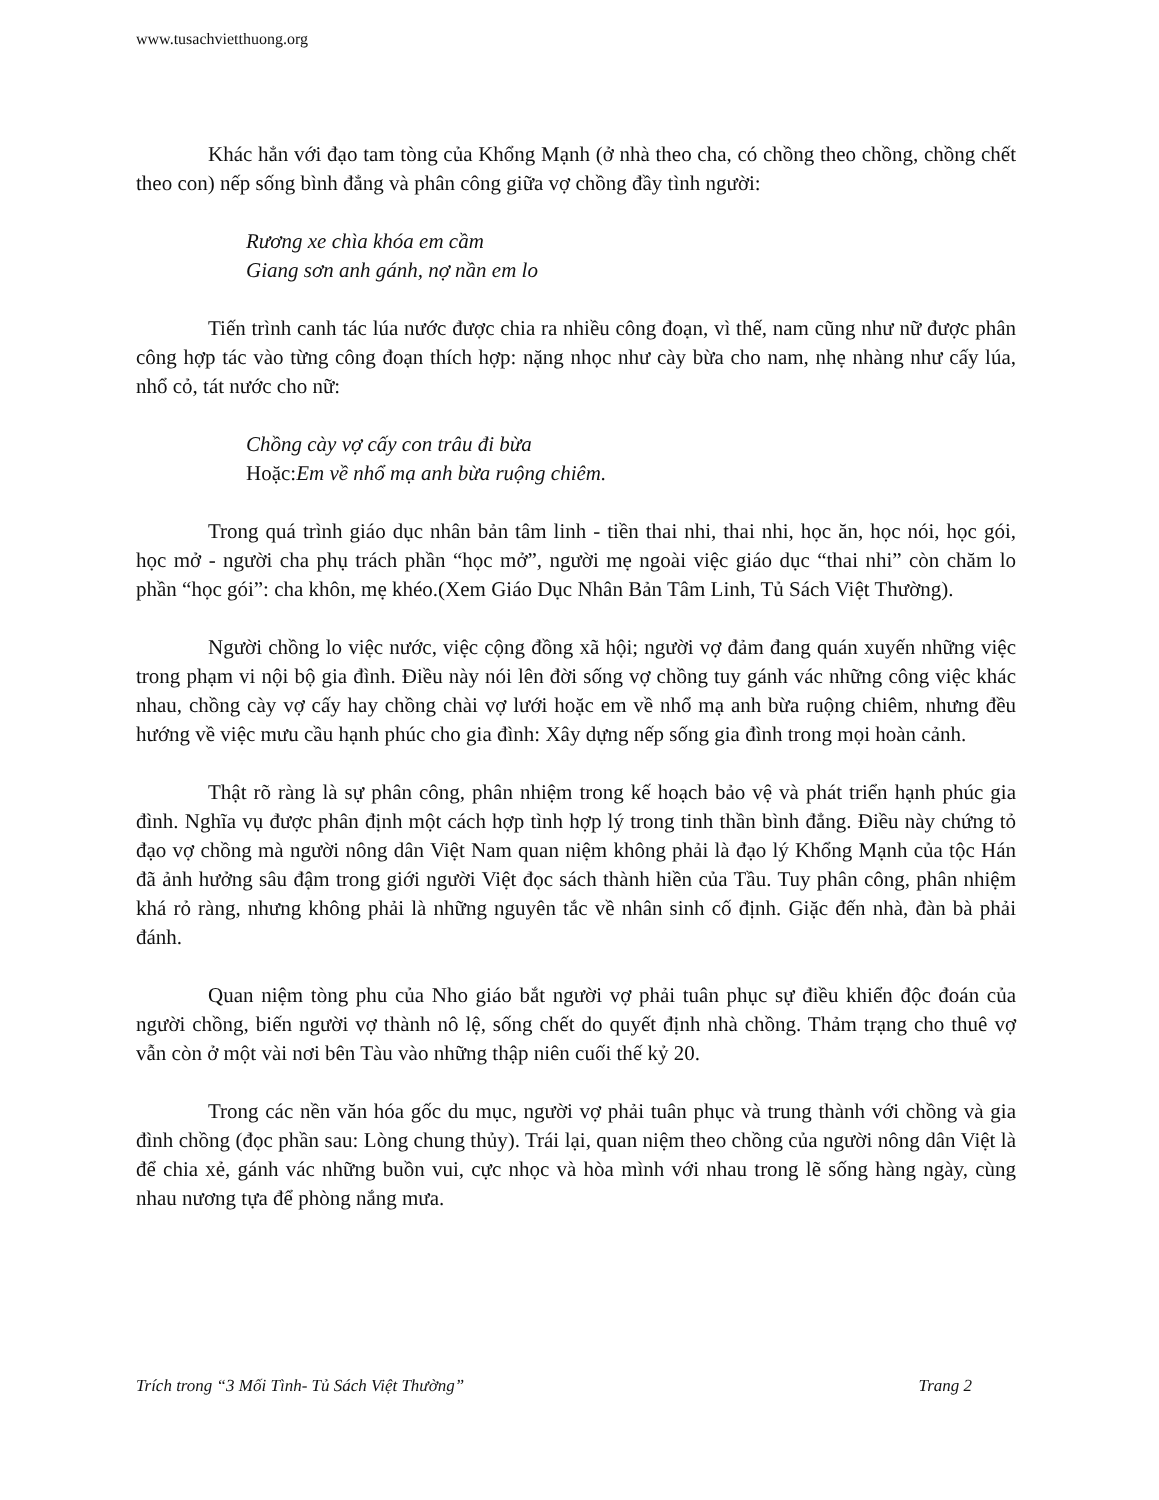www.tusachvietthuong.org
Khác hẳn với đạo tam tòng của Khổng Mạnh (ở nhà theo cha, có chồng theo chồng, chồng chết theo con) nếp sống bình đẳng và phân công giữa vợ chồng đầy tình người:
Rương xe chìa khóa em cầm
Giang sơn anh gánh, nợ nần em lo
Tiến trình canh tác lúa nước được chia ra nhiều công đoạn, vì thế, nam cũng như nữ được phân công hợp tác vào từng công đoạn thích hợp: nặng nhọc như cày bừa cho nam, nhẹ nhàng như cấy lúa, nhổ cỏ, tát nước cho nữ:
Chồng cày vợ cấy con trâu đi bừa
Hoặc: Em về nhổ mạ anh bừa ruộng chiêm.
Trong quá trình giáo dục nhân bản tâm linh - tiền thai nhi, thai nhi, học ăn, học nói, học gói, học mở - người cha phụ trách phần “học mở”, người mẹ ngoài việc giáo dục “thai nhi” còn chăm lo phần “học gói”: cha khôn, mẹ khéo.(Xem Giáo Dục Nhân Bản Tâm Linh, Tủ Sách Việt Thường).
Người chồng lo việc nước, việc cộng đồng xã hội; người vợ đảm đang quán xuyến những việc trong phạm vi nội bộ gia đình. Điều này nói lên đời sống vợ chồng tuy gánh vác những công việc khác nhau, chồng cày vợ cấy hay chồng chài vợ lưới hoặc em về nhổ mạ anh bừa ruộng chiêm, nhưng đều hướng về việc mưu cầu hạnh phúc cho gia đình: Xây dựng nếp sống gia đình trong mọi hoàn cảnh.
Thật rõ ràng là sự phân công, phân nhiệm trong kế hoạch bảo vệ và phát triển hạnh phúc gia đình. Nghĩa vụ được phân định một cách hợp tình hợp lý trong tinh thần bình đẳng. Điều này chứng tỏ đạo vợ chồng mà người nông dân Việt Nam quan niệm không phải là đạo lý Khổng Mạnh của tộc Hán đã ảnh hưởng sâu đậm trong giới người Việt đọc sách thành hiền của Tầu. Tuy phân công, phân nhiệm khá rỏ ràng, nhưng không phải là những nguyên tắc về nhân sinh cố định. Giặc đến nhà, đàn bà phải đánh.
Quan niệm tòng phu của Nho giáo bắt người vợ phải tuân phục sự điều khiển độc đoán của người chồng, biến người vợ thành nô lệ, sống chết do quyết định nhà chồng. Thảm trạng cho thuê vợ vẫn còn ở một vài nơi bên Tàu vào những thập niên cuối thế kỷ 20.
Trong các nền văn hóa gốc du mục, người vợ phải tuân phục và trung thành với chồng và gia đình chồng (đọc phần sau: Lòng chung thủy). Trái lại, quan niệm theo chồng của người nông dân Việt là để chia xẻ, gánh vác những buồn vui, cực nhọc và hòa mình với nhau trong lẽ sống hàng ngày, cùng nhau nương tựa để phòng nắng mưa.
Trích trong “3 Mối Tình- Tủ Sách Việt Thường” Trang 2